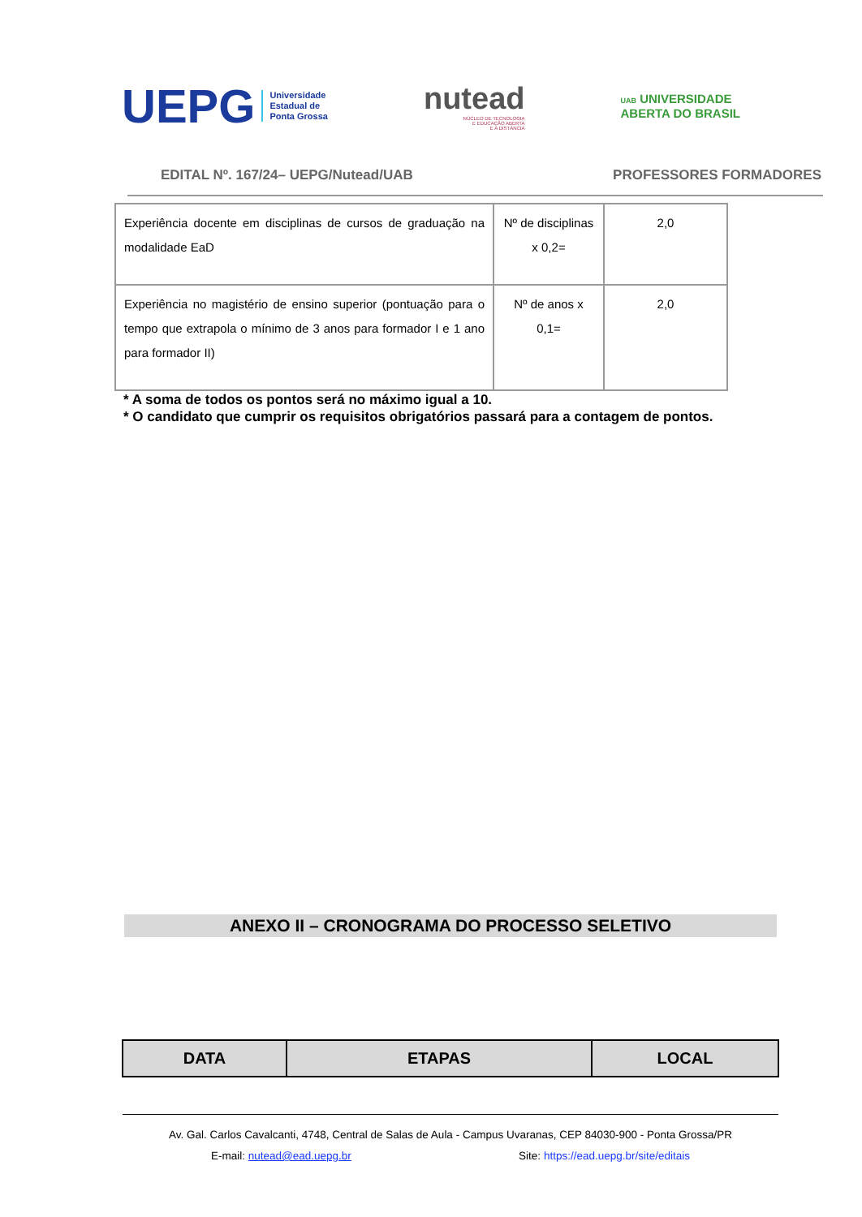UEPG Universidade
Estadual de
Ponta Grossa
nutead
NÚCLEO DE TECNOLOGIA
E EDUCAÇÃO ABERTA
E A DISTÂNCIA
UAB UNIVERSIDADE
ABERTA DO BRASIL
EDITAL Nº. 167/24– UEPG/Nutead/UAB PROFESSORES FORMADORES
| Experiência docente em disciplinas de cursos de graduação na modalidade EaD | Nº de disciplinas x 0,2= | 2,0 |
| Experiência no magistério de ensino superior (pontuação para o tempo que extrapola o mínimo de 3 anos para formador I e 1 ano para formador II) | Nº de anos x 0,1= | 2,0 |
* A soma de todos os pontos será no máximo igual a 10.
* O candidato que cumprir os requisitos obrigatórios passará para a contagem de pontos.
ANEXO II – CRONOGRAMA DO PROCESSO SELETIVO
| DATA | ETAPAS | LOCAL |
| --- | --- | --- |
Av. Gal. Carlos Cavalcanti, 4748, Central de Salas de Aula - Campus Uvaranas, CEP 84030-900 - Ponta Grossa/PR
E-mail: nutead@ead.uepg.br Site: https://ead.uepg.br/site/editais